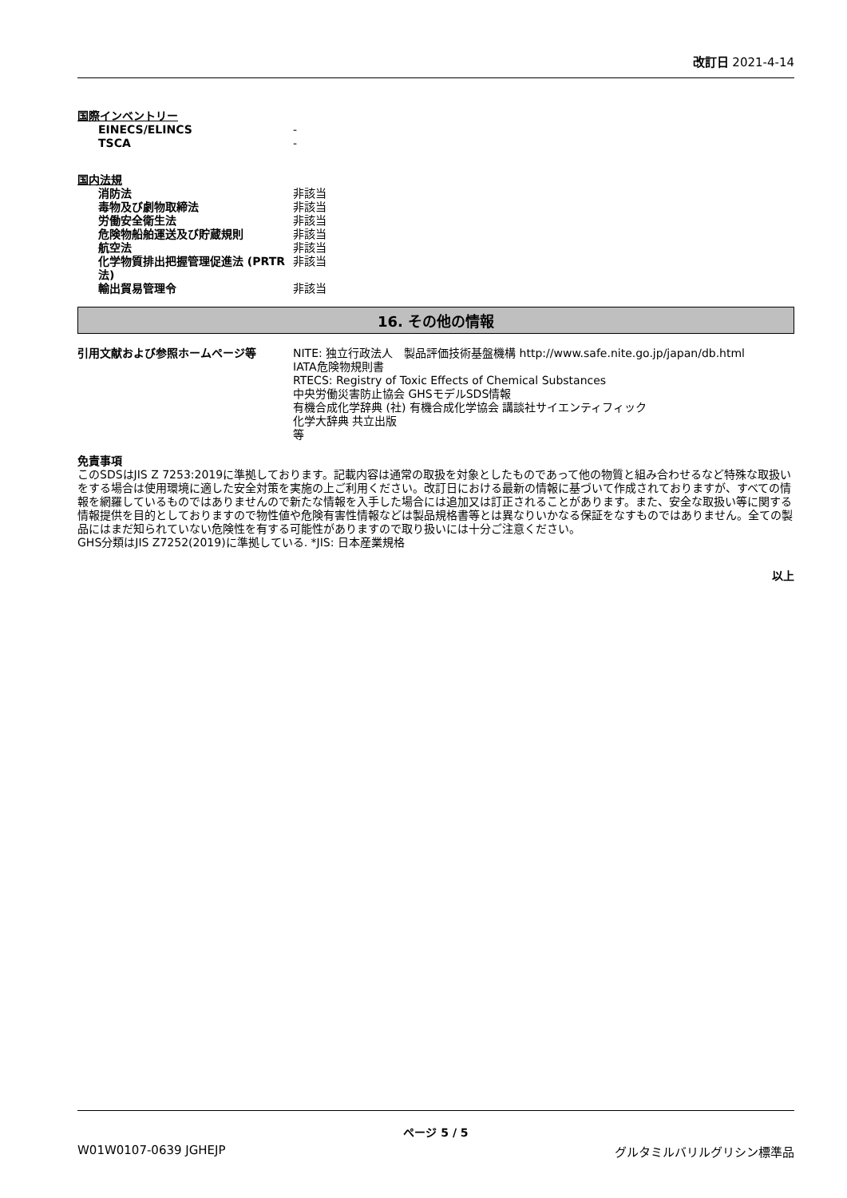改訂日 2021-4-14
国際インベントリー
| EINECS/ELINCS | - |
| TSCA | - |
国内法規
| 消防法 | 非該当 |
| 毒物及び劇物取締法 | 非該当 |
| 労働安全衛生法 | 非該当 |
| 危険物船舶運送及び貯蔵規則 | 非該当 |
| 航空法 | 非該当 |
| 化学物質排出把握管理促進法 (PRTR法) | 非該当 |
| 輸出貿易管理令 | 非該当 |
16. その他の情報
| 引用文献および参照ホームページ等 | NITE: 独立行政法人 製品評価技術基盤機構 http://www.safe.nite.go.jp/japan/db.html IATA危険物規則書 RTECS: Registry of Toxic Effects of Chemical Substances 中央労働災害防止協会 GHSモデルSDS情報 有機合成化学辞典 (社) 有機合成化学協会 講談社サイエンティフィック 化学大辞典 共立出版 等 |
免責事項
このSDSはJIS Z 7253:2019に準拠しております。記載内容は通常の取扱を対象としたものであって他の物質と組み合わせるなど特殊な取扱いをする場合は使用環境に適した安全対策を実施の上ご利用ください。改訂日における最新の情報に基づいて作成されておりますが、すべての情報を網羅しているものではありませんので新たな情報を入手した場合には追加又は訂正されることがあります。また、安全な取扱い等に関する情報提供を目的としておりますので物性値や危険有害性情報などは製品規格書等とは異なりいかなる保証をなすものではありません。全ての製品にはまだ知られていない危険性を有する可能性がありますので取り扱いには十分ご注意ください。
GHS分類はJIS Z7252(2019)に準拠している. *JIS: 日本産業規格
以上
ページ 5 / 5
W01W0107-0639 JGHEJP グルタミルバリルグリシン標準品